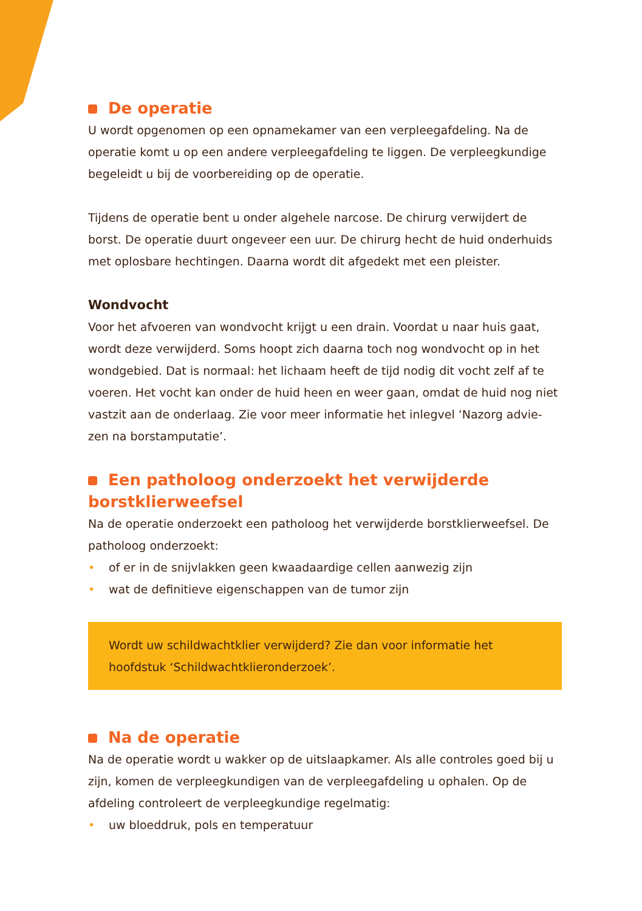De operatie
U wordt opgenomen op een opnamekamer van een verpleegafdeling. Na de operatie komt u op een andere verpleegafdeling te liggen. De verpleegkundige begeleidt u bij de voorbereiding op de operatie.
Tijdens de operatie bent u onder algehele narcose. De chirurg verwijdert de borst. De operatie duurt ongeveer een uur. De chirurg hecht de huid onderhuids met oplosbare hechtingen. Daarna wordt dit afgedekt met een pleister.
Wondvocht
Voor het afvoeren van wondvocht krijgt u een drain. Voordat u naar huis gaat, wordt deze verwijderd. Soms hoopt zich daarna toch nog wondvocht op in het wondgebied. Dat is normaal: het lichaam heeft de tijd nodig dit vocht zelf af te voeren. Het vocht kan onder de huid heen en weer gaan, omdat de huid nog niet vastzit aan de onderlaag. Zie voor meer informatie het inlegvel ‘Nazorg advie-zen na borstamputatie’.
Een patholoog onderzoekt het verwijderde borstklierweefsel
Na de operatie onderzoekt een patholoog het verwijderde borstklierweefsel. De patholoog onderzoekt:
• of er in de snijvlakken geen kwaadaardige cellen aanwezig zijn
• wat de definitieve eigenschappen van de tumor zijn
Wordt uw schildwachtklier verwijderd? Zie dan voor informatie het hoofdstuk ‘Schildwachtklieronderzoek’.
Na de operatie
Na de operatie wordt u wakker op de uitslaapkamer. Als alle controles goed bij u zijn, komen de verpleegkundigen van de verpleegafdeling u ophalen. Op de afdeling controleert de verpleegkundige regelmatig:
• uw bloeddruk, pols en temperatuur